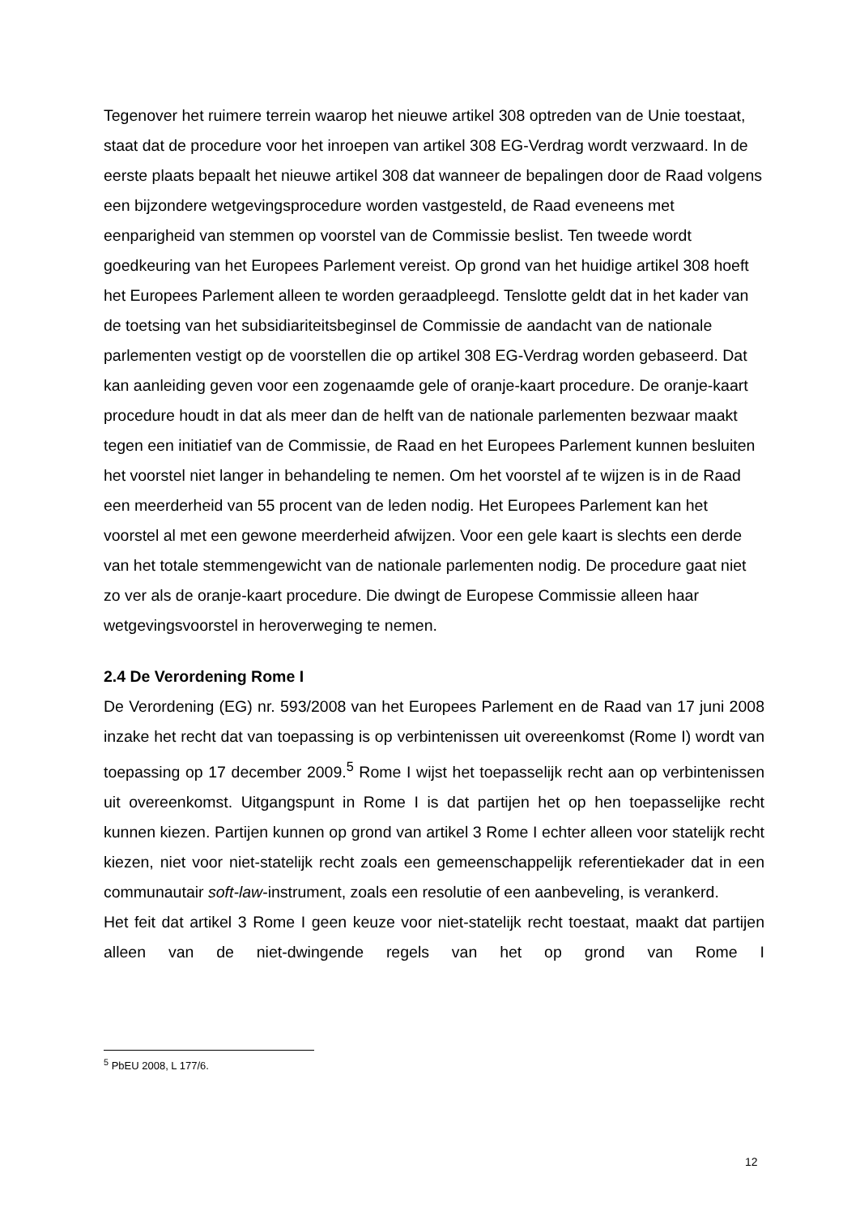Tegenover het ruimere terrein waarop het nieuwe artikel 308 optreden van de Unie toestaat, staat dat de procedure voor het inroepen van artikel 308 EG-Verdrag wordt verzwaard. In de eerste plaats bepaalt het nieuwe artikel 308 dat wanneer de bepalingen door de Raad volgens een bijzondere wetgevingsprocedure worden vastgesteld, de Raad eveneens met eenparigheid van stemmen op voorstel van de Commissie beslist. Ten tweede wordt goedkeuring van het Europees Parlement vereist. Op grond van het huidige artikel 308 hoeft het Europees Parlement alleen te worden geraadpleegd. Tenslotte geldt dat in het kader van de toetsing van het subsidiariteitsbeginsel de Commissie de aandacht van de nationale parlementen vestigt op de voorstellen die op artikel 308 EG-Verdrag worden gebaseerd. Dat kan aanleiding geven voor een zogenaamde gele of oranje-kaart procedure. De oranje-kaart procedure houdt in dat als meer dan de helft van de nationale parlementen bezwaar maakt tegen een initiatief van de Commissie, de Raad en het Europees Parlement kunnen besluiten het voorstel niet langer in behandeling te nemen. Om het voorstel af te wijzen is in de Raad een meerderheid van 55 procent van de leden nodig. Het Europees Parlement kan het voorstel al met een gewone meerderheid afwijzen. Voor een gele kaart is slechts een derde van het totale stemmengewicht van de nationale parlementen nodig. De procedure gaat niet zo ver als de oranje-kaart procedure. Die dwingt de Europese Commissie alleen haar wetgevingsvoorstel in heroverweging te nemen.
2.4 De Verordening Rome I
De Verordening (EG) nr. 593/2008 van het Europees Parlement en de Raad van 17 juni 2008 inzake het recht dat van toepassing is op verbintenissen uit overeenkomst (Rome I) wordt van toepassing op 17 december 2009.<sup>5</sup> Rome I wijst het toepasselijk recht aan op verbintenissen uit overeenkomst. Uitgangspunt in Rome I is dat partijen het op hen toepasselijke recht kunnen kiezen. Partijen kunnen op grond van artikel 3 Rome I echter alleen voor statelijk recht kiezen, niet voor niet-statelijk recht zoals een gemeenschappelijk referentiekader dat in een communautair soft-law-instrument, zoals een resolutie of een aanbeveling, is verankerd.
Het feit dat artikel 3 Rome I geen keuze voor niet-statelijk recht toestaat, maakt dat partijen alleen van de niet-dwingende regels van het op grond van Rome I
<sup>5</sup> PbEU 2008, L 177/6.
12